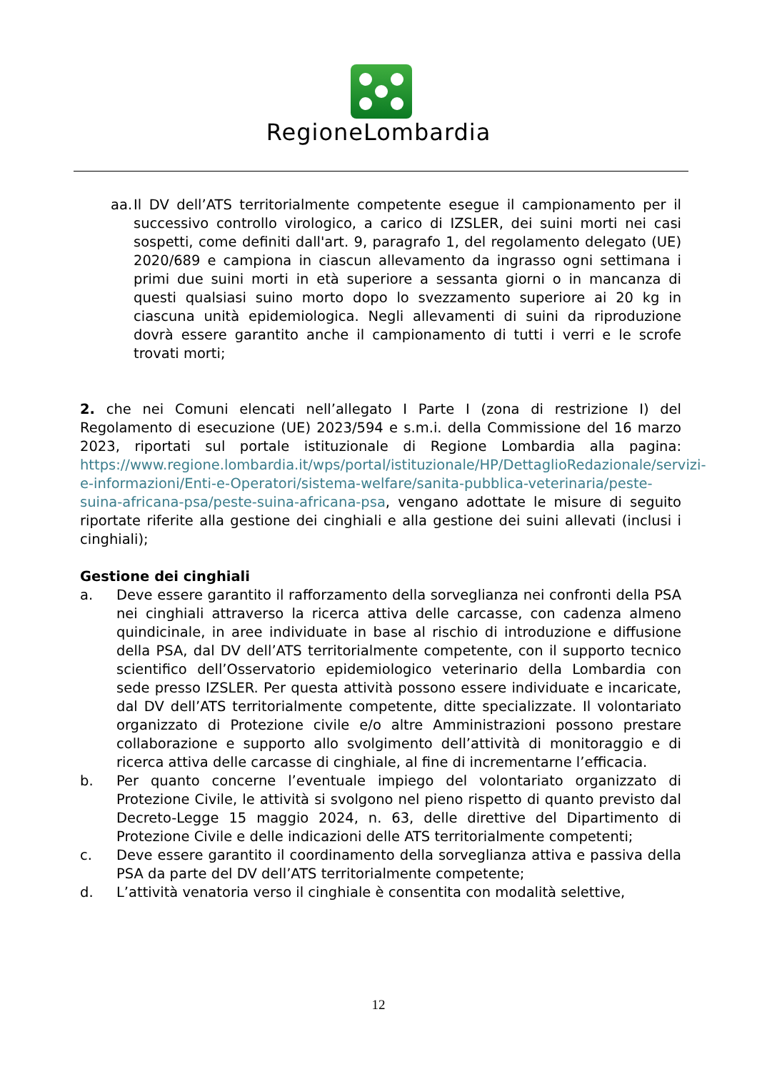RegioneLombardia
aa.
Il DV dell’ATS territorialmente competente esegue il campionamento per il successivo controllo virologico, a carico di IZSLER, dei suini morti nei casi sospetti, come definiti dall'art. 9, paragrafo 1, del regolamento delegato (UE) 2020/689 e campiona in ciascun allevamento da ingrasso ogni settimana i primi due suini morti in età superiore a sessanta giorni o in mancanza di questi qualsiasi suino morto dopo lo svezzamento superiore ai 20 kg in ciascuna unità epidemiologica. Negli allevamenti di suini da riproduzione dovrà essere garantito anche il campionamento di tutti i verri e le scrofe trovati morti;
2. che nei Comuni elencati nell’allegato I Parte I (zona di restrizione I) del Regolamento di esecuzione (UE) 2023/594 e s.m.i. della Commissione del 16 marzo 2023, riportati sul portale istituzionale di Regione Lombardia alla pagina: https://www.regione.lombardia.it/wps/portal/istituzionale/HP/DettaglioRedazionale/servizi-e-informazioni/Enti-e-Operatori/sistema-welfare/sanita-pubblica-veterinaria/peste-suina-africana-psa/peste-suina-africana-psa, vengano adottate le misure di seguito riportate riferite alla gestione dei cinghiali e alla gestione dei suini allevati (inclusi i cinghiali);
Gestione dei cinghiali
a. Deve essere garantito il rafforzamento della sorveglianza nei confronti della PSA nei cinghiali attraverso la ricerca attiva delle carcasse, con cadenza almeno quindicinale, in aree individuate in base al rischio di introduzione e diffusione della PSA, dal DV dell’ATS territorialmente competente, con il supporto tecnico scientifico dell’Osservatorio epidemiologico veterinario della Lombardia con sede presso IZSLER. Per questa attività possono essere individuate e incaricate, dal DV dell’ATS territorialmente competente, ditte specializzate. Il volontariato organizzato di Protezione civile e/o altre Amministrazioni possono prestare collaborazione e supporto allo svolgimento dell’attività di monitoraggio e di ricerca attiva delle carcasse di cinghiale, al fine di incrementarne l’efficacia.
b. Per quanto concerne l’eventuale impiego del volontariato organizzato di Protezione Civile, le attività si svolgono nel pieno rispetto di quanto previsto dal Decreto-Legge 15 maggio 2024, n. 63, delle direttive del Dipartimento di Protezione Civile e delle indicazioni delle ATS territorialmente competenti;
c. Deve essere garantito il coordinamento della sorveglianza attiva e passiva della PSA da parte del DV dell’ATS territorialmente competente;
d. L’attività venatoria verso il cinghiale è consentita con modalità selettive,
12